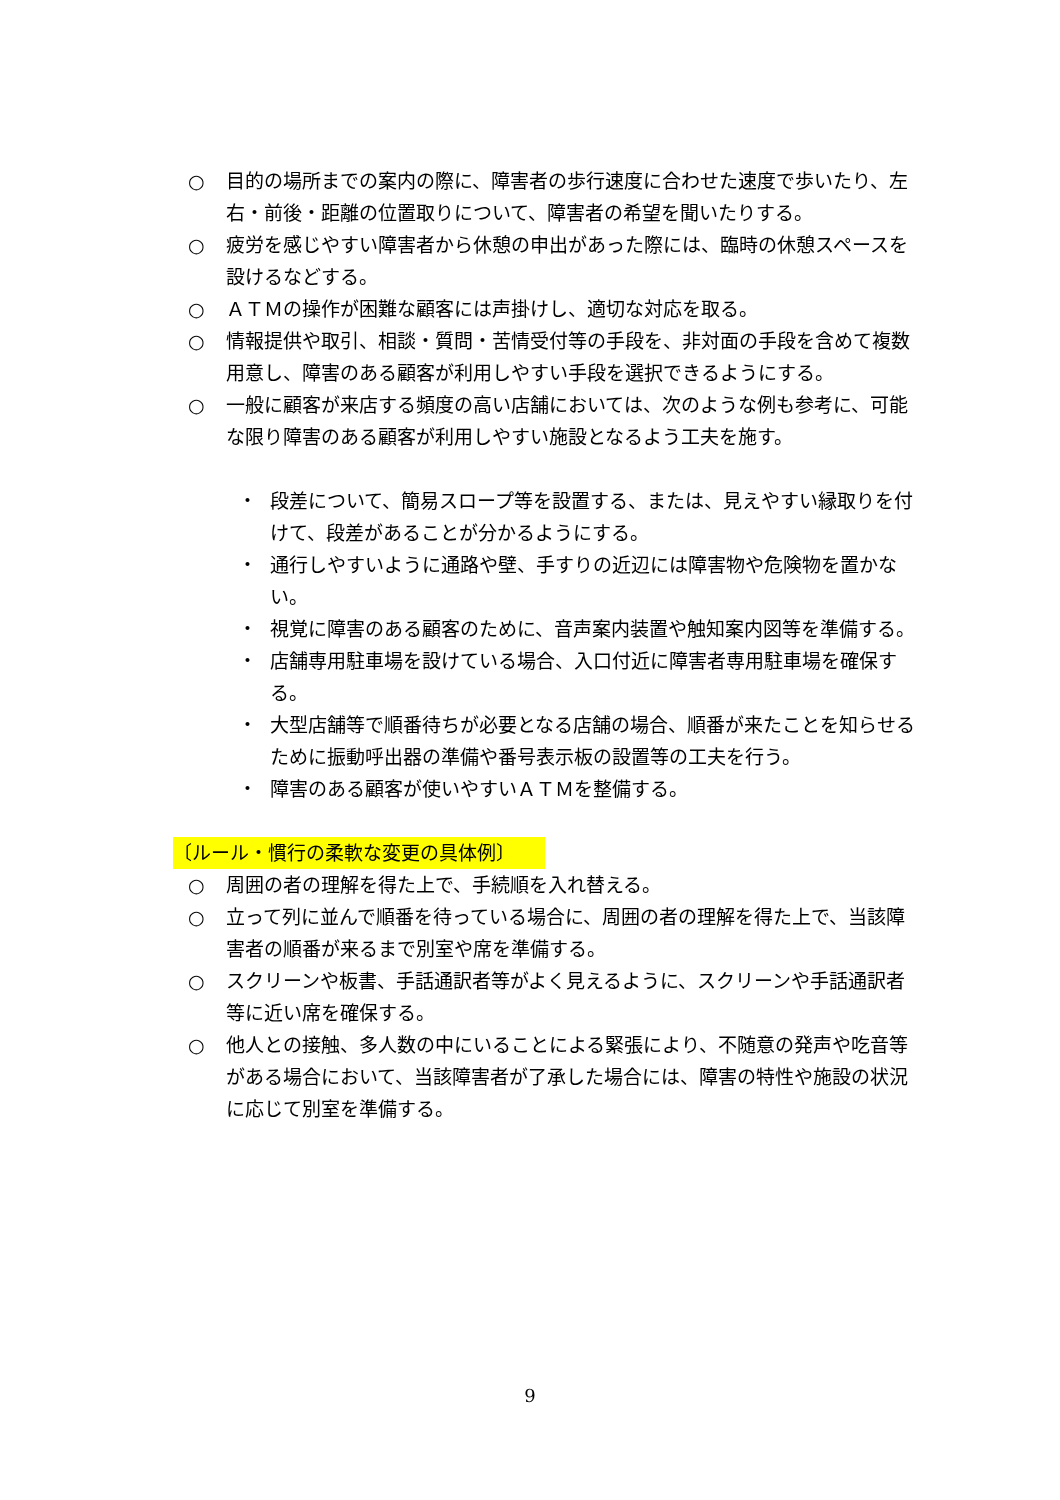○ 目的の場所までの案内の際に、障害者の歩行速度に合わせた速度で歩いたり、左右・前後・距離の位置取りについて、障害者の希望を聞いたりする。
○ 疲労を感じやすい障害者から休憩の申出があった際には、臨時の休憩スペースを設けるなどする。
○ ＡＴＭの操作が困難な顧客には声掛けし、適切な対応を取る。
○ 情報提供や取引、相談・質問・苦情受付等の手段を、非対面の手段を含めて複数用意し、障害のある顧客が利用しやすい手段を選択できるようにする。
○ 一般に顧客が来店する頻度の高い店舗においては、次のような例も参考に、可能な限り障害のある顧客が利用しやすい施設となるよう工夫を施す。
・ 段差について、簡易スロープ等を設置する、または、見えやすい縁取りを付けて、段差があることが分かるようにする。
・ 通行しやすいように通路や壁、手すりの近辺には障害物や危険物を置かない。
・ 視覚に障害のある顧客のために、音声案内装置や触知案内図等を準備する。
・ 店舗専用駐車場を設けている場合、入口付近に障害者専用駐車場を確保する。
・ 大型店舗等で順番待ちが必要となる店舗の場合、順番が来たことを知らせるために振動呼出器の準備や番号表示板の設置等の工夫を行う。
・ 障害のある顧客が使いやすいＡＴＭを整備する。
〔ルール・慣行の柔軟な変更の具体例〕
○ 周囲の者の理解を得た上で、手続順を入れ替える。
○ 立って列に並んで順番を待っている場合に、周囲の者の理解を得た上で、当該障害者の順番が来るまで別室や席を準備する。
○ スクリーンや板書、手話通訳者等がよく見えるように、スクリーンや手話通訳者等に近い席を確保する。
○ 他人との接触、多人数の中にいることによる緊張により、不随意の発声や吃音等がある場合において、当該障害者が了承した場合には、障害の特性や施設の状況に応じて別室を準備する。
9